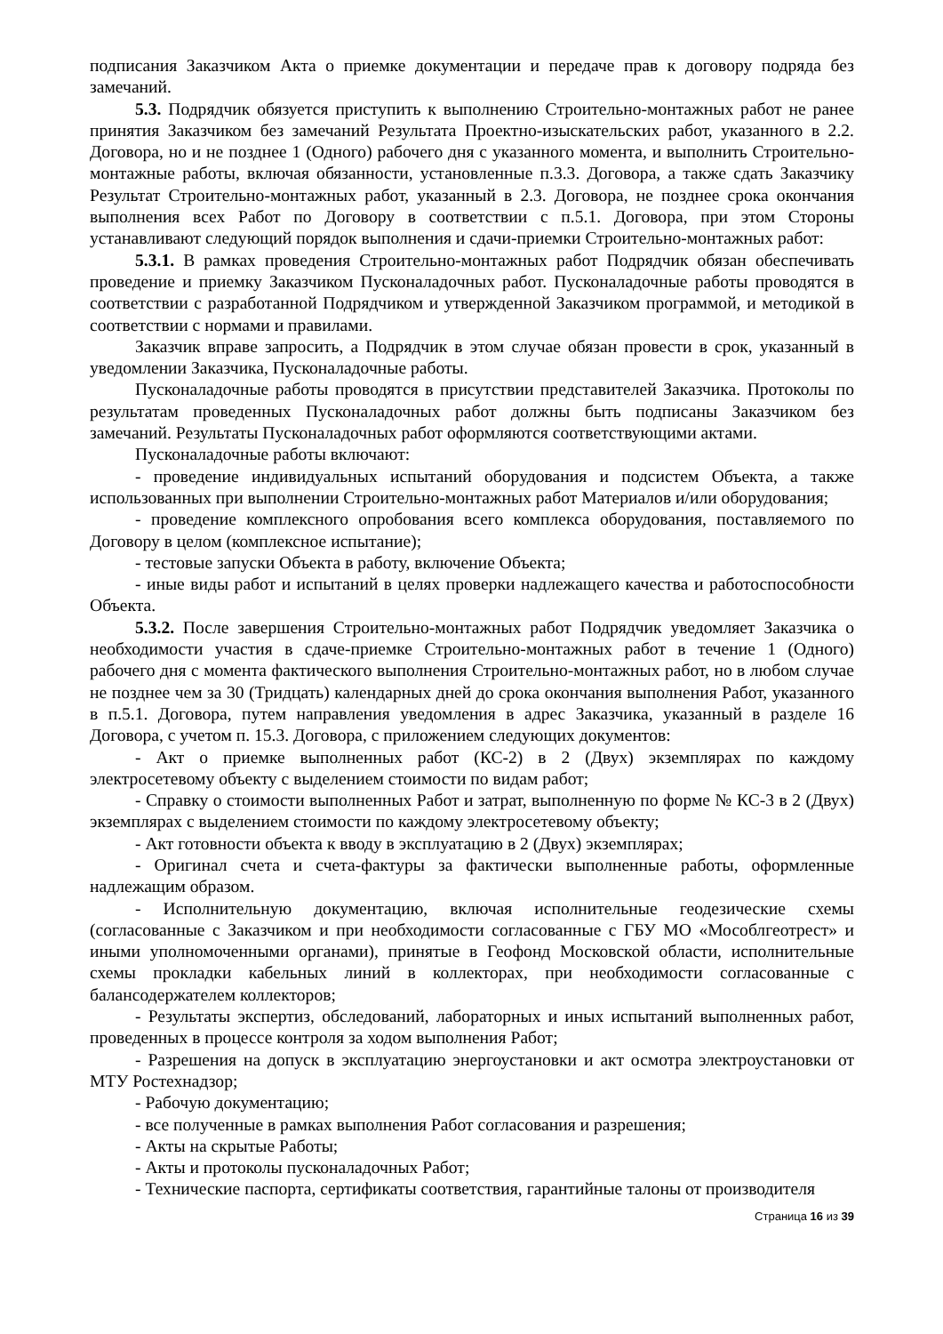подписания Заказчиком Акта о приемке документации и передаче прав к договору подряда без замечаний.
5.3. Подрядчик обязуется приступить к выполнению Строительно-монтажных работ не ранее принятия Заказчиком без замечаний Результата Проектно-изыскательских работ, указанного в 2.2. Договора, но и не позднее 1 (Одного) рабочего дня с указанного момента, и выполнить Строительно-монтажные работы, включая обязанности, установленные п.3.3. Договора, а также сдать Заказчику Результат Строительно-монтажных работ, указанный в 2.3. Договора, не позднее срока окончания выполнения всех Работ по Договору в соответствии с п.5.1. Договора, при этом Стороны устанавливают следующий порядок выполнения и сдачи-приемки Строительно-монтажных работ:
5.3.1. В рамках проведения Строительно-монтажных работ Подрядчик обязан обеспечивать проведение и приемку Заказчиком Пусконаладочных работ. Пусконаладочные работы проводятся в соответствии с разработанной Подрядчиком и утвержденной Заказчиком программой, и методикой в соответствии с нормами и правилами.
Заказчик вправе запросить, а Подрядчик в этом случае обязан провести в срок, указанный в уведомлении Заказчика, Пусконаладочные работы.
Пусконаладочные работы проводятся в присутствии представителей Заказчика. Протоколы по результатам проведенных Пусконаладочных работ должны быть подписаны Заказчиком без замечаний. Результаты Пусконаладочных работ оформляются соответствующими актами.
Пусконаладочные работы включают:
- проведение индивидуальных испытаний оборудования и подсистем Объекта, а также использованных при выполнении Строительно-монтажных работ Материалов и/или оборудования;
- проведение комплексного опробования всего комплекса оборудования, поставляемого по Договору в целом (комплексное испытание);
- тестовые запуски Объекта в работу, включение Объекта;
- иные виды работ и испытаний в целях проверки надлежащего качества и работоспособности Объекта.
5.3.2. После завершения Строительно-монтажных работ Подрядчик уведомляет Заказчика о необходимости участия в сдаче-приемке Строительно-монтажных работ в течение 1 (Одного) рабочего дня с момента фактического выполнения Строительно-монтажных работ, но в любом случае не позднее чем за 30 (Тридцать) календарных дней до срока окончания выполнения Работ, указанного в п.5.1. Договора, путем направления уведомления в адрес Заказчика, указанный в разделе 16 Договора, с учетом п. 15.3. Договора, с приложением следующих документов:
- Акт о приемке выполненных работ (КС-2) в 2 (Двух) экземплярах по каждому электросетевому объекту с выделением стоимости по видам работ;
- Справку о стоимости выполненных Работ и затрат, выполненную по форме № КС-3 в 2 (Двух) экземплярах с выделением стоимости по каждому электросетевому объекту;
- Акт готовности объекта к вводу в эксплуатацию в 2 (Двух) экземплярах;
- Оригинал счета и счета-фактуры за фактически выполненные работы, оформленные надлежащим образом.
- Исполнительную документацию, включая исполнительные геодезические схемы (согласованные с Заказчиком и при необходимости согласованные с ГБУ МО «Мособлгеотрест» и иными уполномоченными органами), принятые в Геофонд Московской области, исполнительные схемы прокладки кабельных линий в коллекторах, при необходимости согласованные с балансодержателем коллекторов;
- Результаты экспертиз, обследований, лабораторных и иных испытаний выполненных работ, проведенных в процессе контроля за ходом выполнения Работ;
- Разрешения на допуск в эксплуатацию энергоустановки и акт осмотра электроустановки от МТУ Ростехнадзор;
- Рабочую документацию;
- все полученные в рамках выполнения Работ согласования и разрешения;
- Акты на скрытые Работы;
- Акты и протоколы пусконаладочных Работ;
- Технические паспорта, сертификаты соответствия, гарантийные талоны от производителя
Страница 16 из 39